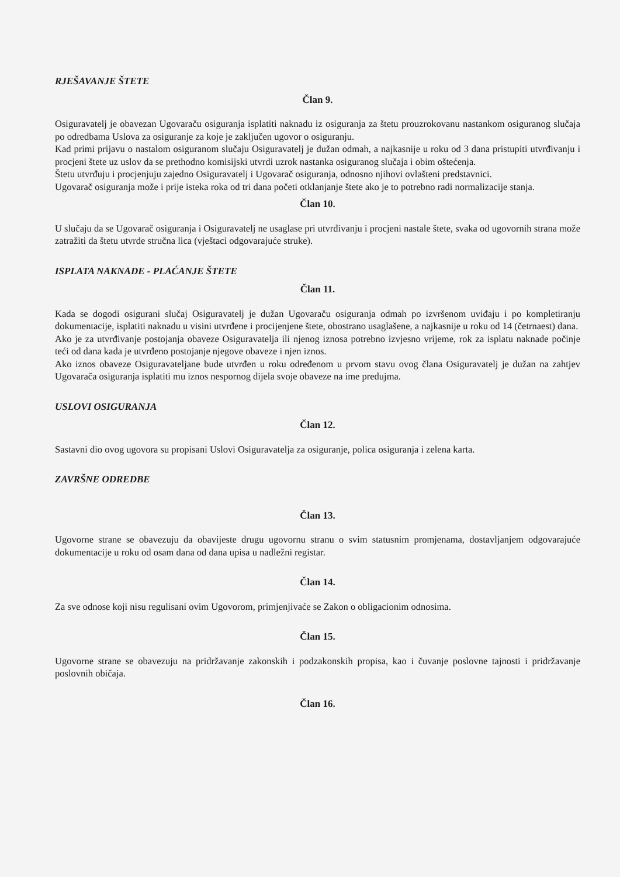RJEŠAVANJE ŠTETE
Član 9.
Osiguravatelj je obavezan Ugovaraču osiguranja isplatiti naknadu iz osiguranja za štetu prouzrokovanu nastankom osiguranog slučaja po odredbama Uslova za osiguranje za koje je zaključen ugovor o osiguranju.
Kad primi prijavu o nastalom osiguranom slučaju Osiguravatelj je dužan odmah, a najkasnije u roku od 3 dana pristupiti utvrđivanju i procjeni štete uz uslov da se prethodno komisijski utvrdi uzrok nastanka osiguranog slučaja i obim oštećenja.
Štetu utvrđuju i procjenjuju zajedno Osiguravatelj i Ugovarač osiguranja, odnosno njihovi ovlašteni predstavnici.
Ugovarač osiguranja može i prije isteka roka od tri dana početi otklanjanje štete ako je to potrebno radi normalizacije stanja.
Član 10.
U slučaju da se Ugovarač osiguranja i Osiguravatelj ne usaglase pri utvrđivanju i procjeni nastale štete, svaka od ugovornih strana može zatražiti da štetu utvrde stručna lica (vještaci odgovarajuće struke).
ISPLATA NAKNADE - PLAĆANJE ŠTETE
Član 11.
Kada se dogodi osigurani slučaj Osiguravatelj je dužan Ugovaraču osiguranja odmah po izvršenom uviđaju i po kompletiranju dokumentacije, isplatiti naknadu u visini utvrđene i procijenjene štete, obostrano usaglašene, a najkasnije u roku od 14 (četrnaest) dana.
Ako je za utvrđivanje postojanja obaveze Osiguravatelja ili njenog iznosa potrebno izvjesno vrijeme, rok za isplatu naknade počinje teći od dana kada je utvrđeno postojanje njegove obaveze i njen iznos.
Ako iznos obaveze Osiguravateljane bude utvrđen u roku određenom u prvom stavu ovog člana Osiguravatelj je dužan na zahtjev Ugovarača osiguranja isplatiti mu iznos nespornog dijela svoje obaveze na ime predujma.
USLOVI OSIGURANJA
Član 12.
Sastavni dio ovog ugovora su propisani Uslovi Osiguravatelja za osiguranje, polica osiguranja i zelena karta.
ZAVRŠNE ODREDBE
Član 13.
Ugovorne strane se obavezuju da obavijeste drugu ugovornu stranu o svim statusnim promjenama, dostavljanjem odgovarajuće dokumentacije u roku od osam dana od dana upisa u nadležni registar.
Član 14.
Za sve odnose koji nisu regulisani ovim Ugovorom, primjenjivaće se Zakon o obligacionim odnosima.
Član 15.
Ugovorne strane se obavezuju na pridržavanje zakonskih i podzakonskih propisa, kao i čuvanje poslovne tajnosti i pridržavanje poslovnih običaja.
Član 16.